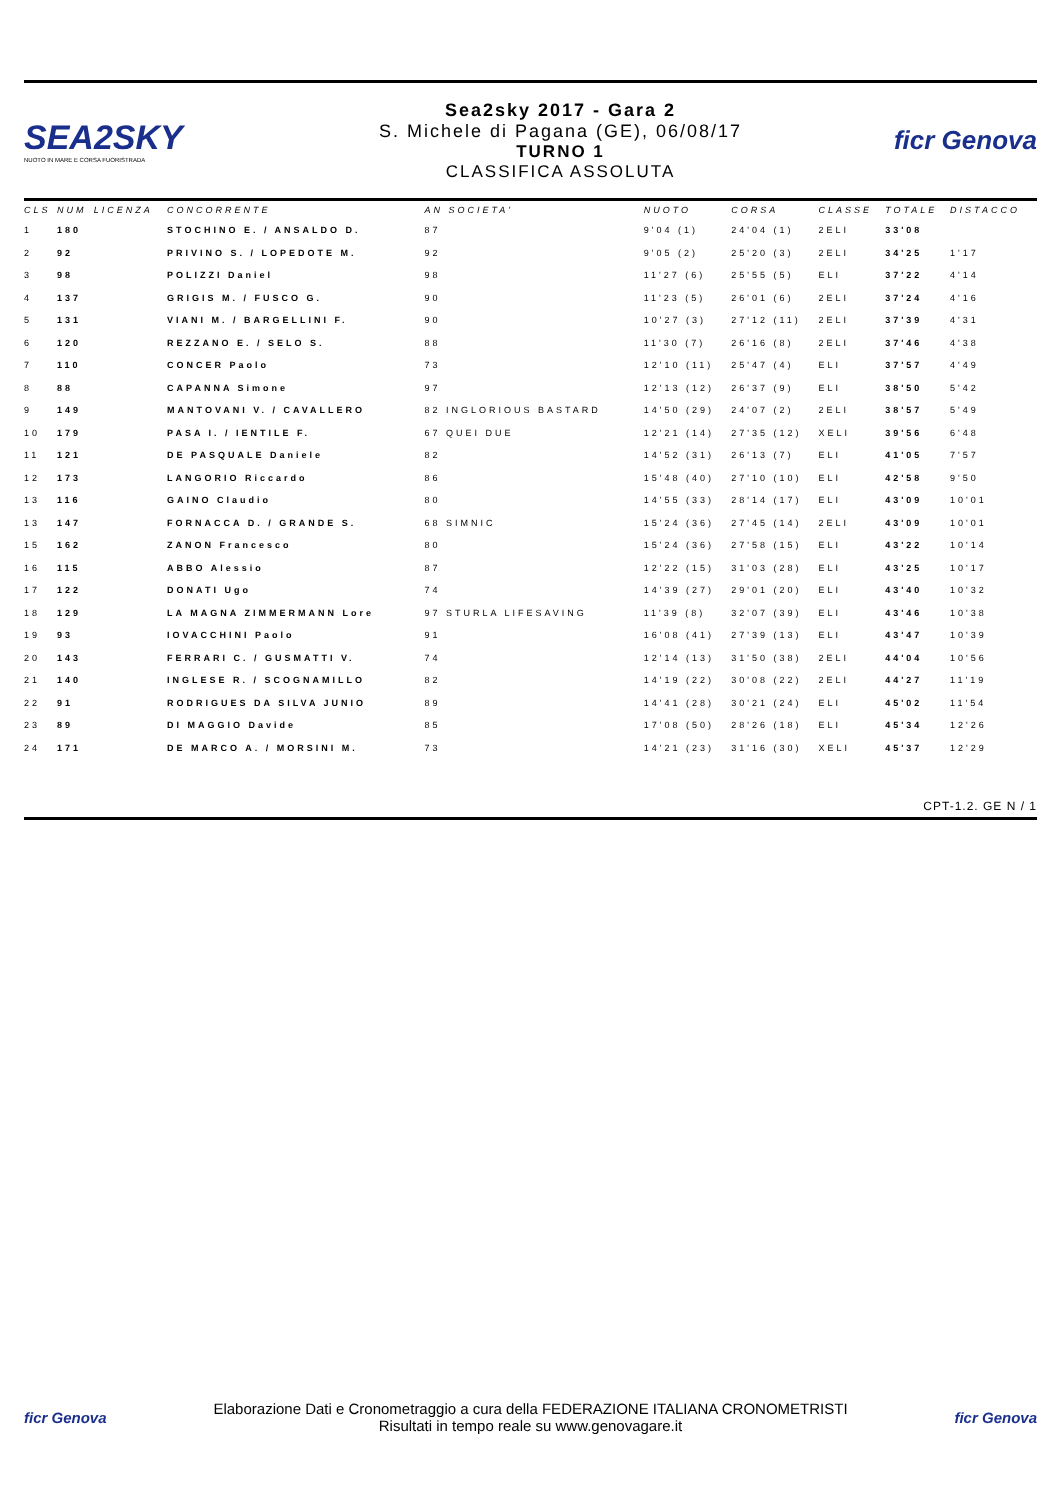SEA2SKY
NUOTO IN MARE E CORSA FUORISTRADA
Sea2sky 2017 - Gara 2
S. Michele di Pagana (GE), 06/08/17
TURNO 1
CLASSIFICA ASSOLUTA
ficr Genova
| CLS | NUM | LICENZA | CONCORRENTE | AN SOCIETA' | NUOTO | CORSA | CLASSE | TOTALE | DISTACCO |
| --- | --- | --- | --- | --- | --- | --- | --- | --- | --- |
| 1 | 180 | | STOCHINO E. / ANSALDO D. | 87 | 9'04 (1) | 24'04 (1) | 2ELI | 33'08 | |
| 2 | 92 | | PRIVINO S. / LOPEDOTE M. | 92 | 9'05 (2) | 25'20 (3) | 2ELI | 34'25 | 1'17 |
| 3 | 98 | | POLIZZI Daniel | 98 | 11'27 (6) | 25'55 (5) | ELI | 37'22 | 4'14 |
| 4 | 137 | | GRIGIS M. / FUSCO G. | 90 | 11'23 (5) | 26'01 (6) | 2ELI | 37'24 | 4'16 |
| 5 | 131 | | VIANI M. / BARGELLINI F. | 90 | 10'27 (3) | 27'12 (11) | 2ELI | 37'39 | 4'31 |
| 6 | 120 | | REZZANO E. / SELO S. | 88 | 11'30 (7) | 26'16 (8) | 2ELI | 37'46 | 4'38 |
| 7 | 110 | | CONCER Paolo | 73 | 12'10 (11) | 25'47 (4) | ELI | 37'57 | 4'49 |
| 8 | 88 | | CAPANNA Simone | 97 | 12'13 (12) | 26'37 (9) | ELI | 38'50 | 5'42 |
| 9 | 149 | | MANTOVANI V. / CAVALLERO | 82 INGLORIOUS BASTARD | 14'50 (29) | 24'07 (2) | 2ELI | 38'57 | 5'49 |
| 10 | 179 | | PASA I. / IENTILE F. | 67 QUEI DUE | 12'21 (14) | 27'35 (12) | XELI | 39'56 | 6'48 |
| 11 | 121 | | DE PASQUALE Daniele | 82 | 14'52 (31) | 26'13 (7) | ELI | 41'05 | 7'57 |
| 12 | 173 | | LANGORIO Riccardo | 86 | 15'48 (40) | 27'10 (10) | ELI | 42'58 | 9'50 |
| 13 | 116 | | GAINO Claudio | 80 | 14'55 (33) | 28'14 (17) | ELI | 43'09 | 10'01 |
| 13 | 147 | | FORNACCA D. / GRANDE S. | 68 SIMNIC | 15'24 (36) | 27'45 (14) | 2ELI | 43'09 | 10'01 |
| 15 | 162 | | ZANON Francesco | 80 | 15'24 (36) | 27'58 (15) | ELI | 43'22 | 10'14 |
| 16 | 115 | | ABBO Alessio | 87 | 12'22 (15) | 31'03 (28) | ELI | 43'25 | 10'17 |
| 17 | 122 | | DONATI Ugo | 74 | 14'39 (27) | 29'01 (20) | ELI | 43'40 | 10'32 |
| 18 | 129 | | LA MAGNA ZIMMERMANN Lore | 97 STURLA LIFESAVING | 11'39 (8) | 32'07 (39) | ELI | 43'46 | 10'38 |
| 19 | 93 | | IOVACCHINI Paolo | 91 | 16'08 (41) | 27'39 (13) | ELI | 43'47 | 10'39 |
| 20 | 143 | | FERRARI C. / GUSMATTI V. | 74 | 12'14 (13) | 31'50 (38) | 2ELI | 44'04 | 10'56 |
| 21 | 140 | | INGLESE R. / SCOGNAMILLO | 82 | 14'19 (22) | 30'08 (22) | 2ELI | 44'27 | 11'19 |
| 22 | 91 | | RODRIGUES DA SILVA JUNIO | 89 | 14'41 (28) | 30'21 (24) | ELI | 45'02 | 11'54 |
| 23 | 89 | | DI MAGGIO Davide | 85 | 17'08 (50) | 28'26 (18) | ELI | 45'34 | 12'26 |
| 24 | 171 | | DE MARCO A. / MORSINI M. | 73 | 14'21 (23) | 31'16 (30) | XELI | 45'37 | 12'29 |
CPT-1.2. GE N / 1
ficr Genova
Elaborazione Dati e Cronometraggio a cura della FEDERAZIONE ITALIANA CRONOMETRISTI
Risultati in tempo reale su www.genovagare.it
ficr Genova